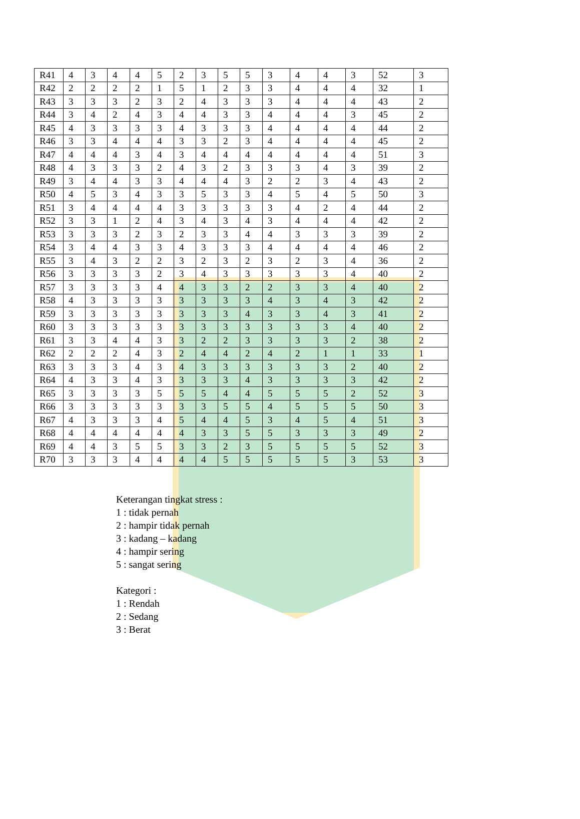| R41 | 4 | 3 | 4 | 4 | 5 | 2 | 3 | 5 | 5 | 3 | 4 | 4 | 3 | 52 | 3 |
| R42 | 2 | 2 | 2 | 2 | 1 | 5 | 1 | 2 | 3 | 3 | 4 | 4 | 4 | 32 | 1 |
| R43 | 3 | 3 | 3 | 2 | 3 | 2 | 4 | 3 | 3 | 3 | 4 | 4 | 4 | 43 | 2 |
| R44 | 3 | 4 | 2 | 4 | 3 | 4 | 4 | 3 | 3 | 4 | 4 | 4 | 3 | 45 | 2 |
| R45 | 4 | 3 | 3 | 3 | 3 | 4 | 3 | 3 | 3 | 4 | 4 | 4 | 4 | 44 | 2 |
| R46 | 3 | 3 | 4 | 4 | 4 | 3 | 3 | 2 | 3 | 4 | 4 | 4 | 4 | 45 | 2 |
| R47 | 4 | 4 | 4 | 3 | 4 | 3 | 4 | 4 | 4 | 4 | 4 | 4 | 4 | 51 | 3 |
| R48 | 4 | 3 | 3 | 3 | 2 | 4 | 3 | 2 | 3 | 3 | 3 | 4 | 3 | 39 | 2 |
| R49 | 3 | 4 | 4 | 3 | 3 | 4 | 4 | 4 | 3 | 2 | 2 | 3 | 4 | 43 | 2 |
| R50 | 4 | 5 | 3 | 4 | 3 | 3 | 5 | 3 | 3 | 4 | 5 | 4 | 5 | 50 | 3 |
| R51 | 3 | 4 | 4 | 4 | 4 | 3 | 3 | 3 | 3 | 3 | 4 | 2 | 4 | 44 | 2 |
| R52 | 3 | 3 | 1 | 2 | 4 | 3 | 4 | 3 | 4 | 3 | 4 | 4 | 4 | 42 | 2 |
| R53 | 3 | 3 | 3 | 2 | 3 | 2 | 3 | 3 | 4 | 4 | 3 | 3 | 3 | 39 | 2 |
| R54 | 3 | 4 | 4 | 3 | 3 | 4 | 3 | 3 | 3 | 4 | 4 | 4 | 4 | 46 | 2 |
| R55 | 3 | 4 | 3 | 2 | 2 | 3 | 2 | 3 | 2 | 3 | 2 | 3 | 4 | 36 | 2 |
| R56 | 3 | 3 | 3 | 3 | 2 | 3 | 4 | 3 | 3 | 3 | 3 | 3 | 4 | 40 | 2 |
| R57 | 3 | 3 | 3 | 3 | 4 | 4 | 3 | 3 | 2 | 2 | 3 | 3 | 4 | 40 | 2 |
| R58 | 4 | 3 | 3 | 3 | 3 | 3 | 3 | 3 | 3 | 4 | 3 | 4 | 3 | 42 | 2 |
| R59 | 3 | 3 | 3 | 3 | 3 | 3 | 3 | 3 | 4 | 3 | 3 | 4 | 3 | 41 | 2 |
| R60 | 3 | 3 | 3 | 3 | 3 | 3 | 3 | 3 | 3 | 3 | 3 | 3 | 4 | 40 | 2 |
| R61 | 3 | 3 | 4 | 4 | 3 | 3 | 2 | 2 | 3 | 3 | 3 | 3 | 2 | 38 | 2 |
| R62 | 2 | 2 | 2 | 4 | 3 | 2 | 4 | 4 | 2 | 4 | 2 | 1 | 1 | 33 | 1 |
| R63 | 3 | 3 | 3 | 4 | 3 | 4 | 3 | 3 | 3 | 3 | 3 | 3 | 2 | 40 | 2 |
| R64 | 4 | 3 | 3 | 4 | 3 | 3 | 3 | 3 | 4 | 3 | 3 | 3 | 3 | 42 | 2 |
| R65 | 3 | 3 | 3 | 3 | 5 | 5 | 5 | 4 | 4 | 5 | 5 | 5 | 2 | 52 | 3 |
| R66 | 3 | 3 | 3 | 3 | 3 | 3 | 3 | 5 | 5 | 4 | 5 | 5 | 5 | 50 | 3 |
| R67 | 4 | 3 | 3 | 3 | 4 | 5 | 4 | 4 | 5 | 3 | 4 | 5 | 4 | 51 | 3 |
| R68 | 4 | 4 | 4 | 4 | 4 | 4 | 3 | 3 | 5 | 5 | 3 | 3 | 3 | 49 | 2 |
| R69 | 4 | 4 | 3 | 5 | 5 | 3 | 3 | 2 | 3 | 5 | 5 | 5 | 5 | 52 | 3 |
| R70 | 3 | 3 | 3 | 4 | 4 | 4 | 4 | 5 | 5 | 5 | 5 | 5 | 3 | 53 | 3 |
Keterangan tingkat stress :
1 : tidak pernah
2 : hampir tidak pernah
3 : kadang – kadang
4 : hampir sering
5 : sangat sering
Kategori :
1 : Rendah
2 : Sedang
3 : Berat